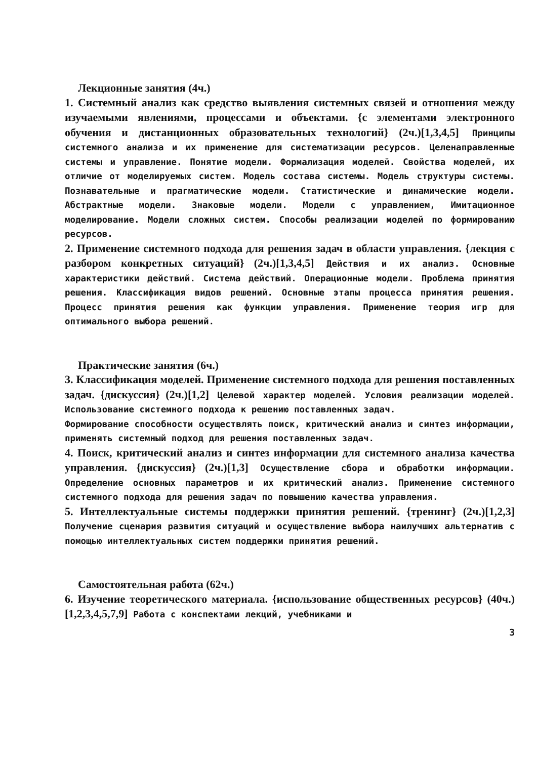Лекционные занятия (4ч.)
1. Системный анализ как средство выявления системных связей и отношения между изучаемыми явлениями, процессами и объектами. {с элементами электронного обучения и дистанционных образовательных технологий} (2ч.)[1,3,4,5] Принципы системного анализа и их применение для систематизации ресурсов. Целенаправленные системы и управление. Понятие модели. Формализация моделей. Свойства моделей, их отличие от моделируемых систем. Модель состава системы. Модель структуры системы. Познавательные и прагматические модели. Статистические и динамические модели. Абстрактные модели. Знаковые модели. Модели с управлением, Имитационное моделирование. Модели сложных систем. Способы реализации моделей по формированию ресурсов.
2. Применение системного подхода для решения задач в области управления. {лекция с разбором конкретных ситуаций} (2ч.)[1,3,4,5] Действия и их анализ. Основные характеристики действий. Система действий. Операционные модели. Проблема принятия решения. Классификация видов решений. Основные этапы процесса принятия решения. Процесс принятия решения как функции управления. Применение теория игр для оптимального выбора решений.
Практические занятия (6ч.)
3. Классификация моделей. Применение системного подхода для решения поставленных задач. {дискуссия} (2ч.)[1,2] Целевой характер моделей. Условия реализации моделей. Использование системного подхода к решению поставленных задач.
Формирование способности осуществлять поиск, критический анализ и синтез информации, применять системный подход для решения поставленных задач.
4. Поиск, критический анализ и синтез информации для системного анализа качества управления. {дискуссия} (2ч.)[1,3] Осуществление сбора и обработки информации. Определение основных параметров и их критический анализ. Применение системного системного подхода для решения задач по повышению качества управления.
5. Интеллектуальные системы поддержки принятия решений. {тренинг} (2ч.)[1,2,3] Получение сценария развития ситуаций и осуществление выбора наилучших альтернатив с помощью интеллектуальных систем поддержки принятия решений.
Самостоятельная работа (62ч.)
6. Изучение теоретического материала. {использование общественных ресурсов} (40ч.)[1,2,3,4,5,7,9] Работа с конспектами лекций, учебниками и
3